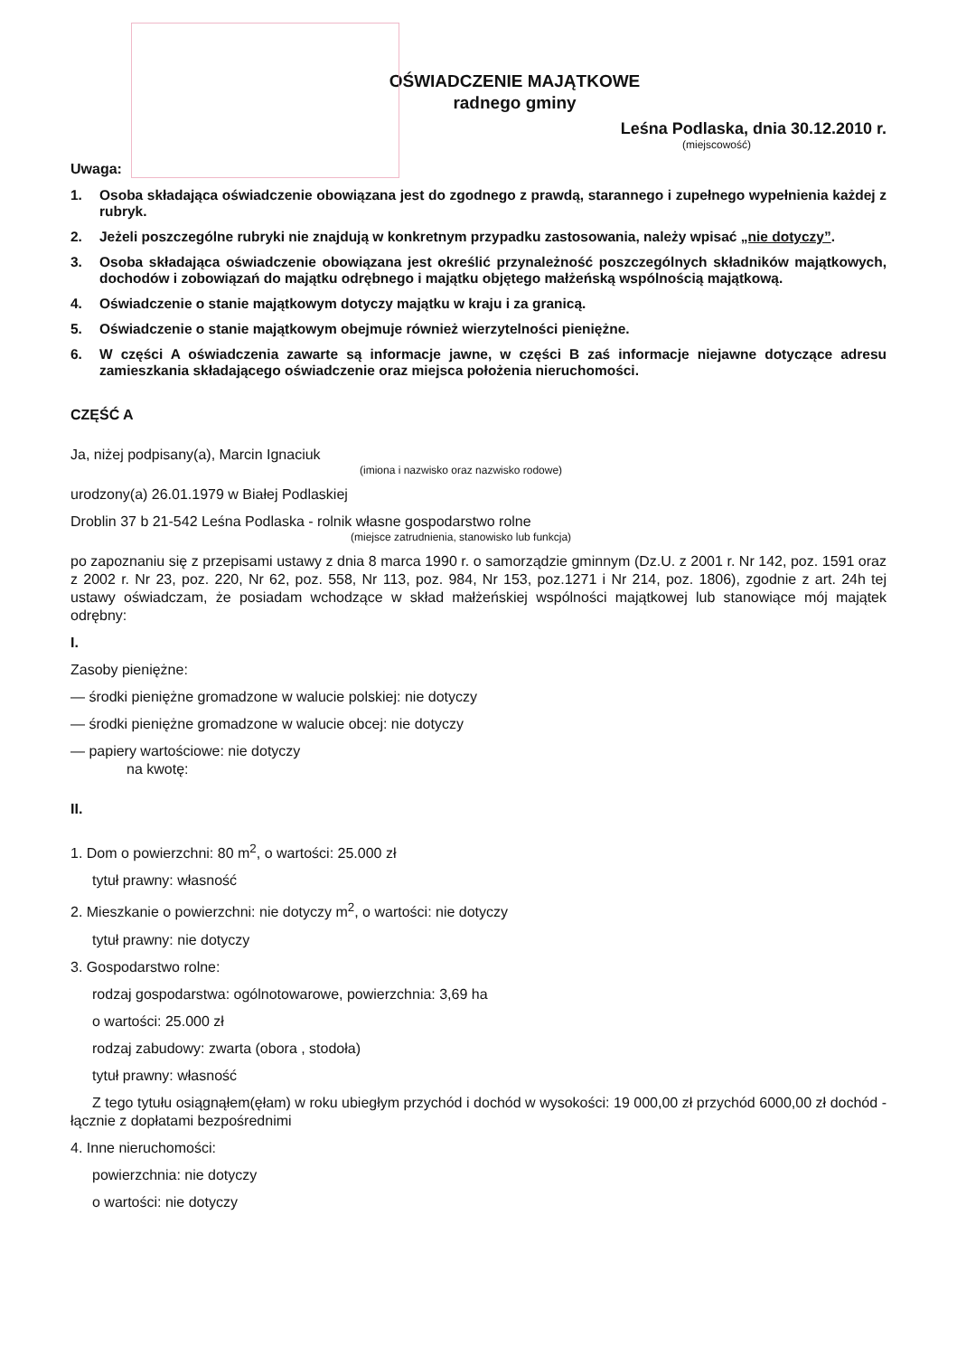OŚWIADCZENIE MAJĄTKOWE
radnego gminy
Leśna Podlaska, dnia 30.12.2010 r.
(miejscowość)
Uwaga:
1. Osoba składająca oświadczenie obowiązana jest do zgodnego z prawdą, starannego i zupełnego wypełnienia każdej z rubryk.
2. Jeżeli poszczególne rubryki nie znajdują w konkretnym przypadku zastosowania, należy wpisać „nie dotyczy”.
3. Osoba składająca oświadczenie obowiązana jest określić przynależność poszczególnych składników majątkowych, dochodów i zobowiązań do majątku odrębnego i majątku objętego małżeńską wspólnością majątkową.
4. Oświadczenie o stanie majątkowym dotyczy majątku w kraju i za granicą.
5. Oświadczenie o stanie majątkowym obejmuje również wierzytelności pieniężne.
6. W części A oświadczenia zawarte są informacje jawne, w części B zaś informacje niejawne dotyczące adresu zamieszkania składającego oświadczenie oraz miejsca położenia nieruchomości.
CZĘŚĆ A
Ja, niżej podpisany(a), Marcin Ignaciuk
(imiona i nazwisko oraz nazwisko rodowe)
urodzony(a) 26.01.1979 w Białej Podlaskiej
Droblin 37 b 21-542 Leśna Podlaska - rolnik własne gospodarstwo rolne
(miejsce zatrudnienia, stanowisko lub funkcja)
po zapoznaniu się z przepisami ustawy z dnia 8 marca 1990 r. o samorządzie gminnym (Dz.U. z 2001 r. Nr 142, poz. 1591 oraz z 2002 r. Nr 23, poz. 220, Nr 62, poz. 558, Nr 113, poz. 984, Nr 153, poz.1271 i Nr 214, poz. 1806), zgodnie z art. 24h tej ustawy oświadczam, że posiadam wchodzące w skład małżeńskiej wspólności majątkowej lub stanowiące mój majątek odrębny:
I.
Zasoby pieniężne:
— środki pieniężne gromadzone w walucie polskiej: nie dotyczy
— środki pieniężne gromadzone w walucie obcej: nie dotyczy
— papiery wartościowe: nie dotyczy
na kwotę:
II.
1. Dom o powierzchni: 80 m<sup>2</sup>, o wartości: 25.000 zł
tytuł prawny: własność
2. Mieszkanie o powierzchni: nie dotyczy m<sup>2</sup>, o wartości: nie dotyczy
tytuł prawny: nie dotyczy
3. Gospodarstwo rolne:
rodzaj gospodarstwa: ogólnotowarowe, powierzchnia: 3,69 ha
o wartości: 25.000 zł
rodzaj zabudowy: zwarta (obora , stodoła)
tytuł prawny: własność
Z tego tytułu osiągnąłem(ęłam) w roku ubiegłym przychód i dochód w wysokości: 19 000,00 zł przychód 6000,00 zł dochód - łącznie z dopłatami bezpośrednimi
4. Inne nieruchomości:
powierzchnia: nie dotyczy
o wartości: nie dotyczy